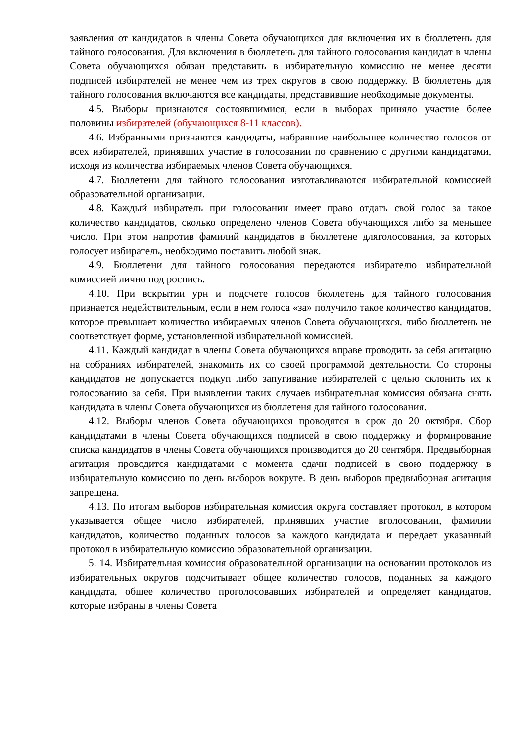заявления от кандидатов в члены Совета обучающихся для включения их в бюллетень для тайного голосования. Для включения в бюллетень для тайного голосования кандидат в члены Совета обучающихся обязан представить в избирательную комиссию не менее десяти подписей избирателей не менее чем из трех округов в свою поддержку. В бюллетень для тайного голосования включаются все кандидаты, представившие необходимые документы.
4.5. Выборы признаются состоявшимися, если в выборах приняло участие более половины избирателей (обучающихся 8-11 классов).
4.6. Избранными признаются кандидаты, набравшие наибольшее количество голосов от всех избирателей, принявших участие в голосовании по сравнению с другими кандидатами, исходя из количества избираемых членов Совета обучающихся.
4.7. Бюллетени для тайного голосования изготавливаются избирательной комиссией образовательной организации.
4.8. Каждый избиратель при голосовании имеет право отдать свой голос за такое количество кандидатов, сколько определено членов Совета обучающихся либо за меньшее число. При этом напротив фамилий кандидатов в бюллетене дляголосования, за которых голосует избиратель, необходимо поставить любой знак.
4.9. Бюллетени для тайного голосования передаются избирателю избирательной комиссией лично под роспись.
4.10. При вскрытии урн и подсчете голосов бюллетень для тайного голосования признается недействительным, если в нем голоса «за» получило такое количество кандидатов, которое превышает количество избираемых членов Совета обучающихся, либо бюллетень не соответствует форме, установленной избирательной комиссией.
4.11. Каждый кандидат в члены Совета обучающихся вправе проводить за себя агитацию на собраниях избирателей, знакомить их со своей программой деятельности. Со стороны кандидатов не допускается подкуп либо запугивание избирателей с целью склонить их к голосованию за себя. При выявлении таких случаев избирательная комиссия обязана снять кандидата в члены Совета обучающихся из бюллетеня для тайного голосования.
4.12. Выборы членов Совета обучающихся проводятся в срок до 20 октября. Сбор кандидатами в члены Совета обучающихся подписей в свою поддержку и формирование списка кандидатов в члены Совета обучающихся производится до 20 сентября. Предвыборная агитация проводится кандидатами с момента сдачи подписей в свою поддержку в избирательную комиссию по день выборов вокруге. В день выборов предвыборная агитация запрещена.
4.13. По итогам выборов избирательная комиссия округа составляет протокол, в котором указывается общее число избирателей, принявших участие вголосовании, фамилии кандидатов, количество поданных голосов за каждого кандидата и передает указанный протокол в избирательную комиссию образовательной организации.
5. 14. Избирательная комиссия образовательной организации на основании протоколов из избирательных округов подсчитывает общее количество голосов, поданных за каждого кандидата, общее количество проголосовавших избирателей и определяет кандидатов, которые избраны в члены Совета